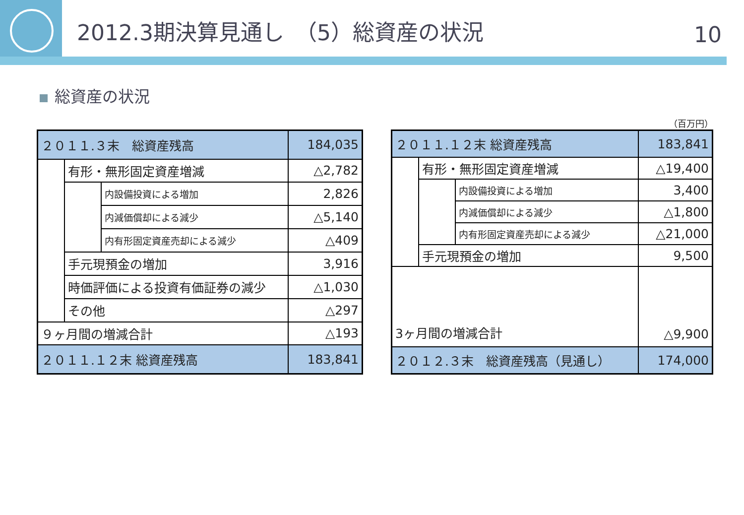2012.3期決算見通し　（5）総資産の状況
10
総資産の状況
（百万円）
| ２０１１.３末 総資産残高 | | | 184,035 |
| | 有形・無形固定資産増減 | | △2,782 |
| | | 内設備投資による増加 | 2,826 |
| | | 内減価償却による減少 | △5,140 |
| | | 内有形固定資産売却による減少 | △409 |
| | 手元現預金の増加 | | 3,916 |
| | 時価評価による投資有価証券の減少 | | △1,030 |
| | その他 | | △297 |
| ９ヶ月間の増減合計 | | | △193 |
| ２０１１.１２末 総資産残高 | | | 183,841 |
| ２０１１.１２末 総資産残高 | | | 183,841 |
| | 有形・無形固定資産増減 | | △19,400 |
| | | 内設備投資による増加 | 3,400 |
| | | 内減価償却による減少 | △1,800 |
| | | 内有形固定資産売却による減少 | △21,000 |
| | 手元現預金の増加 | | 9,500 |
| 3ヶ月間の増減合計 | | | △9,900 |
| ２０１２.３末 総資産残高（見通し） | | | 174,000 |